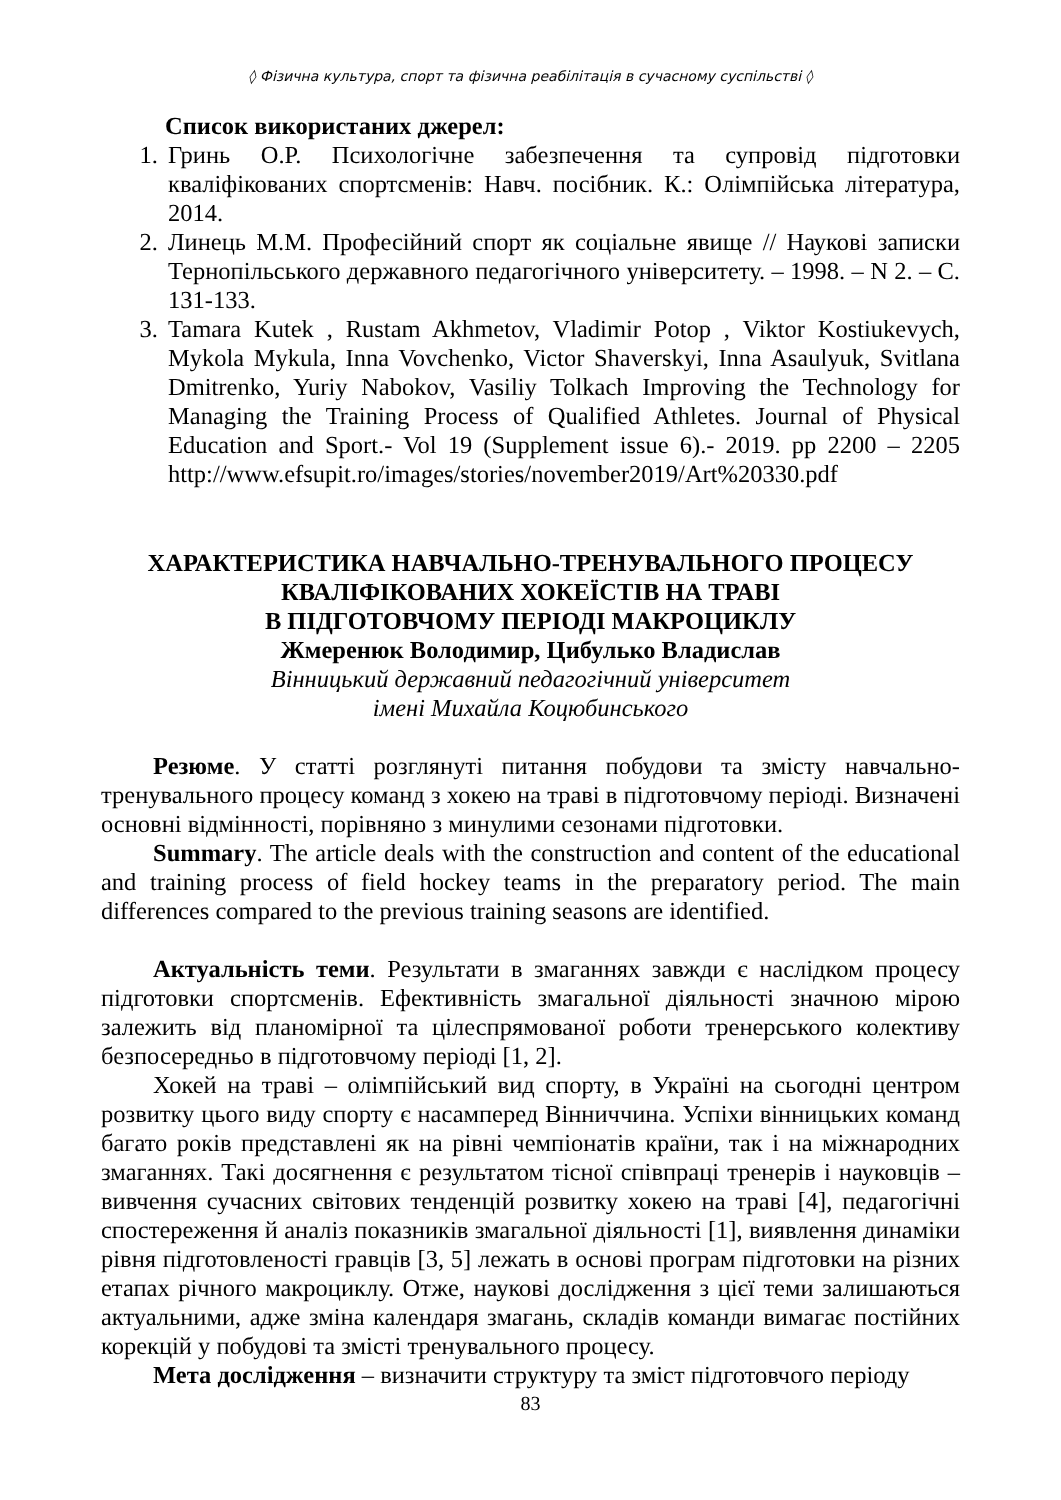◊ Фізична культура, спорт та фізична реабілітація в сучасному суспільстві ◊
Список використаних джерел:
1. Гринь О.Р. Психологічне забезпечення та супровід підготовки кваліфікованих спортсменів: Навч. посібник. К.: Олімпійська література, 2014.
2. Линець М.М. Професійний спорт як соціальне явище // Наукові записки Тернопільського державного педагогічного університету. – 1998. – N 2. – С. 131-133.
3. Tamara Kutek , Rustam Akhmetov, Vladimir Potop , Viktor Kostiukevych, Mykola Mykula, Inna Vovchenko, Victor Shaverskyi, Inna Asaulyuk, Svitlana Dmitrenko, Yuriy Nabokov, Vasiliy Tolkach Improving the Technology for Managing the Training Process of Qualified Athletes. Journal of Physical Education and Sport.- Vol 19 (Supplement issue 6).- 2019. pp 2200 – 2205 http://www.efsupit.ro/images/stories/november2019/Art%20330.pdf
ХАРАКТЕРИСТИКА НАВЧАЛЬНО-ТРЕНУВАЛЬНОГО ПРОЦЕСУ
КВАЛІФІКОВАНИХ ХОКЕЇСТІВ НА ТРАВІ
В ПІДГОТОВЧОМУ ПЕРІОДІ МАКРОЦИКЛУ
Жмеренюк Володимир, Цибулько Владислав
Вінницький державний педагогічний університет
імені Михайла Коцюбинського
Резюме. У статті розглянуті питання побудови та змісту навчально-тренувального процесу команд з хокею на траві в підготовчому періоді. Визначені основні відмінності, порівняно з минулими сезонами підготовки.
Summary. The article deals with the construction and content of the educational and training process of field hockey teams in the preparatory period. The main differences compared to the previous training seasons are identified.
Актуальність теми. Результати в змаганнях завжди є наслідком процесу підготовки спортсменів. Ефективність змагальної діяльності значною мірою залежить від планомірної та цілеспрямованої роботи тренерського колективу безпосередньо в підготовчому періоді [1, 2].
Хокей на траві – олімпійський вид спорту, в Україні на сьогодні центром розвитку цього виду спорту є насамперед Вінниччина. Успіхи вінницьких команд багато років представлені як на рівні чемпіонатів країни, так і на міжнародних змаганнях. Такі досягнення є результатом тісної співпраці тренерів і науковців – вивчення сучасних світових тенденцій розвитку хокею на траві [4], педагогічні спостереження й аналіз показників змагальної діяльності [1], виявлення динаміки рівня підготовленості гравців [3, 5] лежать в основі програм підготовки на різних етапах річного макроциклу. Отже, наукові дослідження з цієї теми залишаються актуальними, адже зміна календаря змагань, складів команди вимагає постійних корекцій у побудові та змісті тренувального процесу.
Мета дослідження – визначити структуру та зміст підготовчого періоду
83